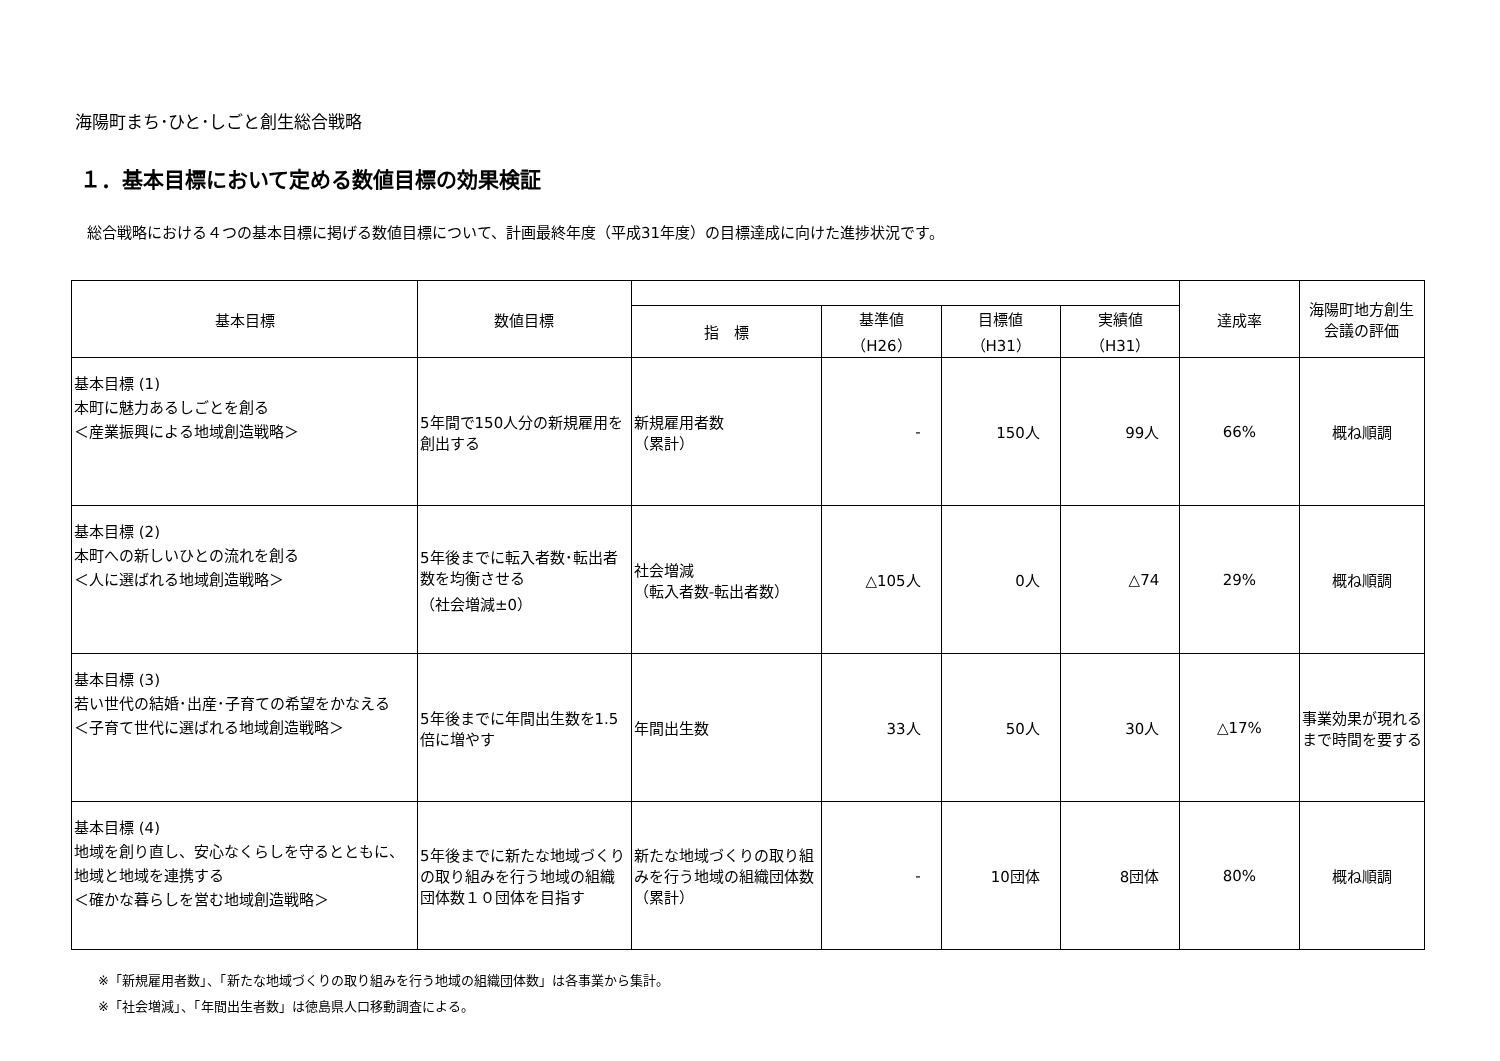海陽町まち･ひと･しごと創生総合戦略
１．基本目標において定める数値目標の効果検証
総合戦略における４つの基本目標に掲げる数値目標について、計画最終年度（平成31年度）の目標達成に向けた進捗状況です。
| 基本目標 | 数値目標 | | | | | 達成率 | 海陽町地方創生 会議の評価 |
| --- | --- | --- | --- | --- | --- | --- | --- |
| | | 指 標 | 基準値 （H26） | 目標値 （H31） | 実績値 （H31） | | |
| 基本目標 (1) 本町に魅力あるしごとを創る ＜産業振興による地域創造戦略＞ | 5年間で150人分の新規雇用を創出する | 新規雇用者数 （累計） | - | 150人 | 99人 | 66% | 概ね順調 |
| 基本目標 (2) 本町への新しいひとの流れを創る ＜人に選ばれる地域創造戦略＞ | 5年後までに転入者数･転出者数を均衡させる （社会増減±0） | 社会増減 （転入者数-転出者数） | △105人 | 0人 | △74 | 29% | 概ね順調 |
| 基本目標 (3) 若い世代の結婚･出産･子育ての希望をかなえる ＜子育て世代に選ばれる地域創造戦略＞ | 5年後までに年間出生数を1.5倍に増やす | 年間出生数 | 33人 | 50人 | 30人 | △17% | 事業効果が現れるまで時間を要する |
| 基本目標 (4) 地域を創り直し、安心なくらしを守るとともに、地域と地域を連携する ＜確かな暮らしを営む地域創造戦略＞ | 5年後までに新たな地域づくりの取り組みを行う地域の組織団体数１０団体を目指す | 新たな地域づくりの取り組みを行う地域の組織団体数 （累計） | - | 10団体 | 8団体 | 80% | 概ね順調 |
※「新規雇用者数」、「新たな地域づくりの取り組みを行う地域の組織団体数」は各事業から集計。
※「社会増減」、「年間出生者数」は徳島県人口移動調査による。